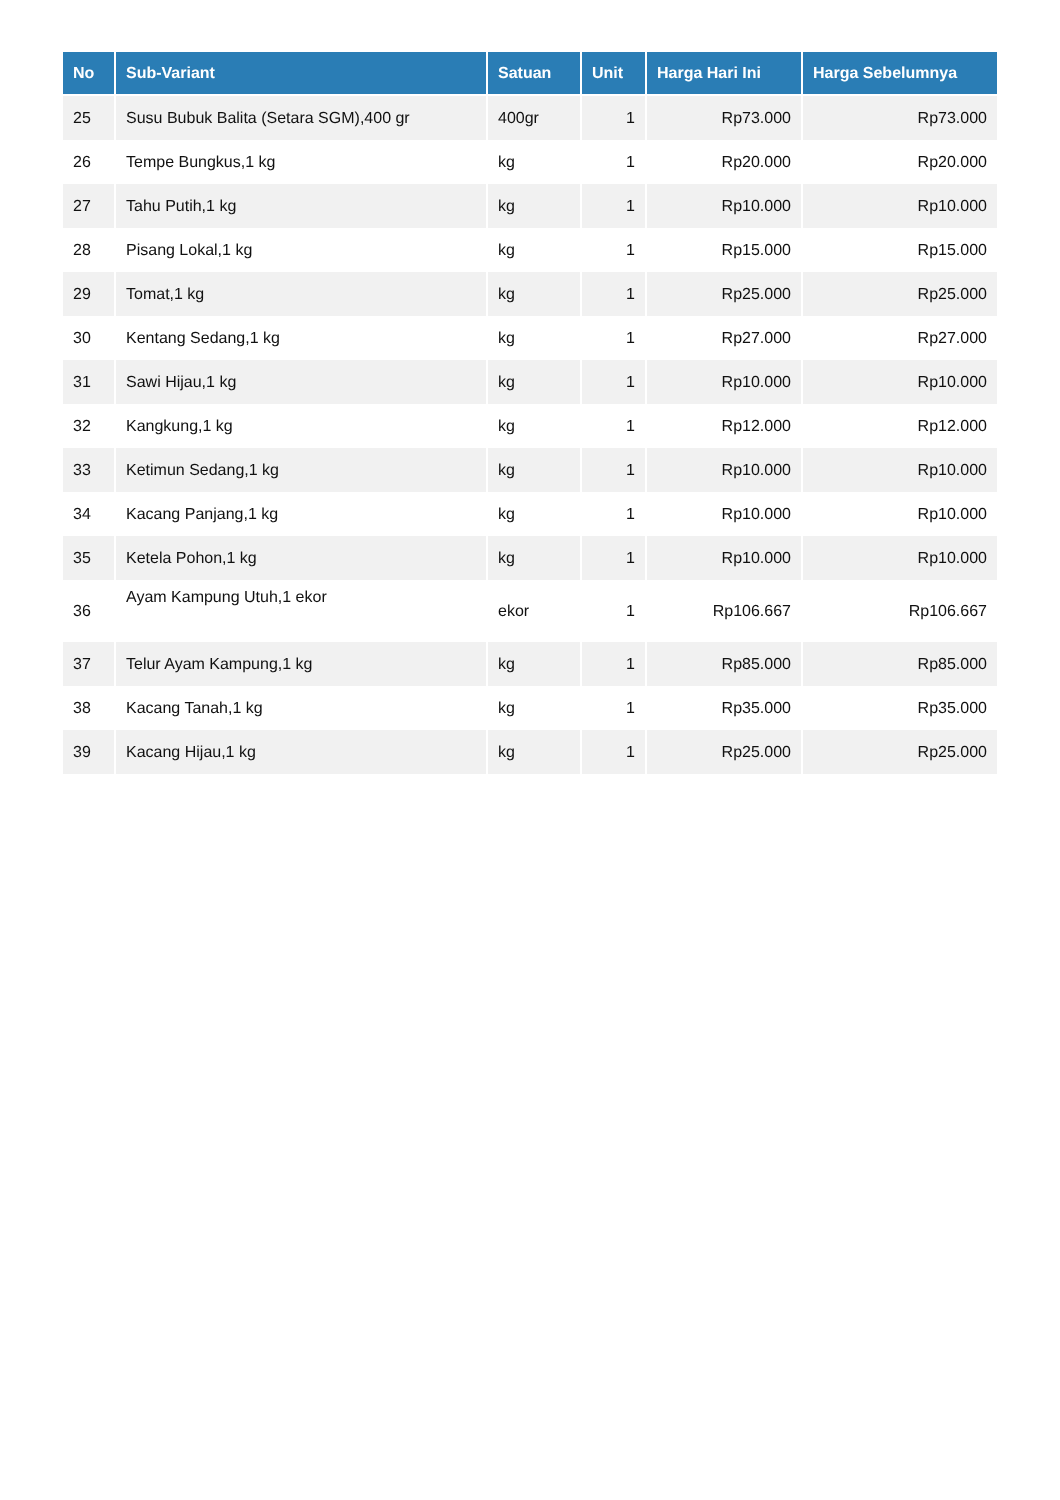| No | Sub-Variant | Satuan | Unit | Harga Hari Ini | Harga Sebelumnya |
| --- | --- | --- | --- | --- | --- |
| 25 | Susu Bubuk Balita (Setara SGM),400 gr | 400gr | 1 | Rp73.000 | Rp73.000 |
| 26 | Tempe Bungkus,1 kg | kg | 1 | Rp20.000 | Rp20.000 |
| 27 | Tahu Putih,1 kg | kg | 1 | Rp10.000 | Rp10.000 |
| 28 | Pisang Lokal,1 kg | kg | 1 | Rp15.000 | Rp15.000 |
| 29 | Tomat,1 kg | kg | 1 | Rp25.000 | Rp25.000 |
| 30 | Kentang Sedang,1 kg | kg | 1 | Rp27.000 | Rp27.000 |
| 31 | Sawi Hijau,1 kg | kg | 1 | Rp10.000 | Rp10.000 |
| 32 | Kangkung,1 kg | kg | 1 | Rp12.000 | Rp12.000 |
| 33 | Ketimun Sedang,1 kg | kg | 1 | Rp10.000 | Rp10.000 |
| 34 | Kacang Panjang,1 kg | kg | 1 | Rp10.000 | Rp10.000 |
| 35 | Ketela Pohon,1 kg | kg | 1 | Rp10.000 | Rp10.000 |
| 36 | Ayam Kampung Utuh,1 ekor | ekor | 1 | Rp106.667 | Rp106.667 |
| 37 | Telur Ayam Kampung,1 kg | kg | 1 | Rp85.000 | Rp85.000 |
| 38 | Kacang Tanah,1 kg | kg | 1 | Rp35.000 | Rp35.000 |
| 39 | Kacang Hijau,1 kg | kg | 1 | Rp25.000 | Rp25.000 |